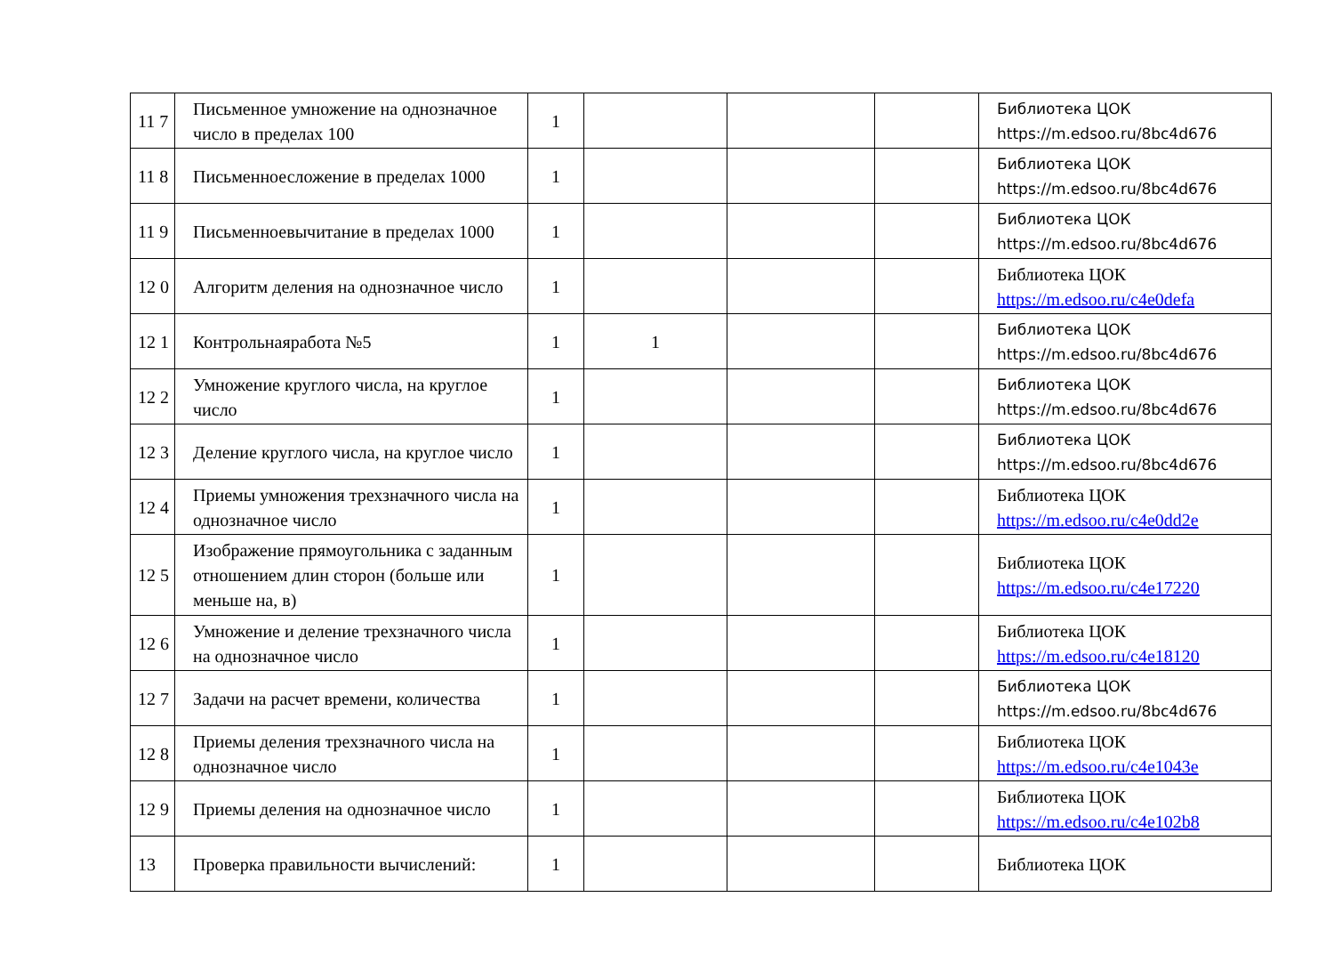| 11 7 | Письменное умножение на однозначное число в пределах 100 | 1 | | | | Библиотека ЦОК https://m.edsoo.ru/8bc4d676 |
| 11 8 | Письменноесложение в пределах 1000 | 1 | | | | Библиотека ЦОК https://m.edsoo.ru/8bc4d676 |
| 11 9 | Письменноевычитание в пределах 1000 | 1 | | | | Библиотека ЦОК https://m.edsoo.ru/8bc4d676 |
| 12 0 | Алгоритм деления на однозначное число | 1 | | | | Библиотека ЦОК https://m.edsoo.ru/c4e0defa |
| 12 1 | Контрольнаяработа №5 | 1 | 1 | | | Библиотека ЦОК https://m.edsoo.ru/8bc4d676 |
| 12 2 | Умножение круглого числа, на круглое число | 1 | | | | Библиотека ЦОК https://m.edsoo.ru/8bc4d676 |
| 12 3 | Деление круглого числа, на круглое число | 1 | | | | Библиотека ЦОК https://m.edsoo.ru/8bc4d676 |
| 12 4 | Приемы умножения трехзначного числа на однозначное число | 1 | | | | Библиотека ЦОК https://m.edsoo.ru/c4e0dd2e |
| 12 5 | Изображение прямоугольника с заданным отношением длин сторон (больше или меньше на, в) | 1 | | | | Библиотека ЦОК https://m.edsoo.ru/c4e17220 |
| 12 6 | Умножение и деление трехзначного числа на однозначное число | 1 | | | | Библиотека ЦОК https://m.edsoo.ru/c4e18120 |
| 12 7 | Задачи на расчет времени, количества | 1 | | | | Библиотека ЦОК https://m.edsoo.ru/8bc4d676 |
| 12 8 | Приемы деления трехзначного числа на однозначное число | 1 | | | | Библиотека ЦОК https://m.edsoo.ru/c4e1043e |
| 12 9 | Приемы деления на однозначное число | 1 | | | | Библиотека ЦОК https://m.edsoo.ru/c4e102b8 |
| 13 | Проверка правильности вычислений: | 1 | | | | Библиотека ЦОК |